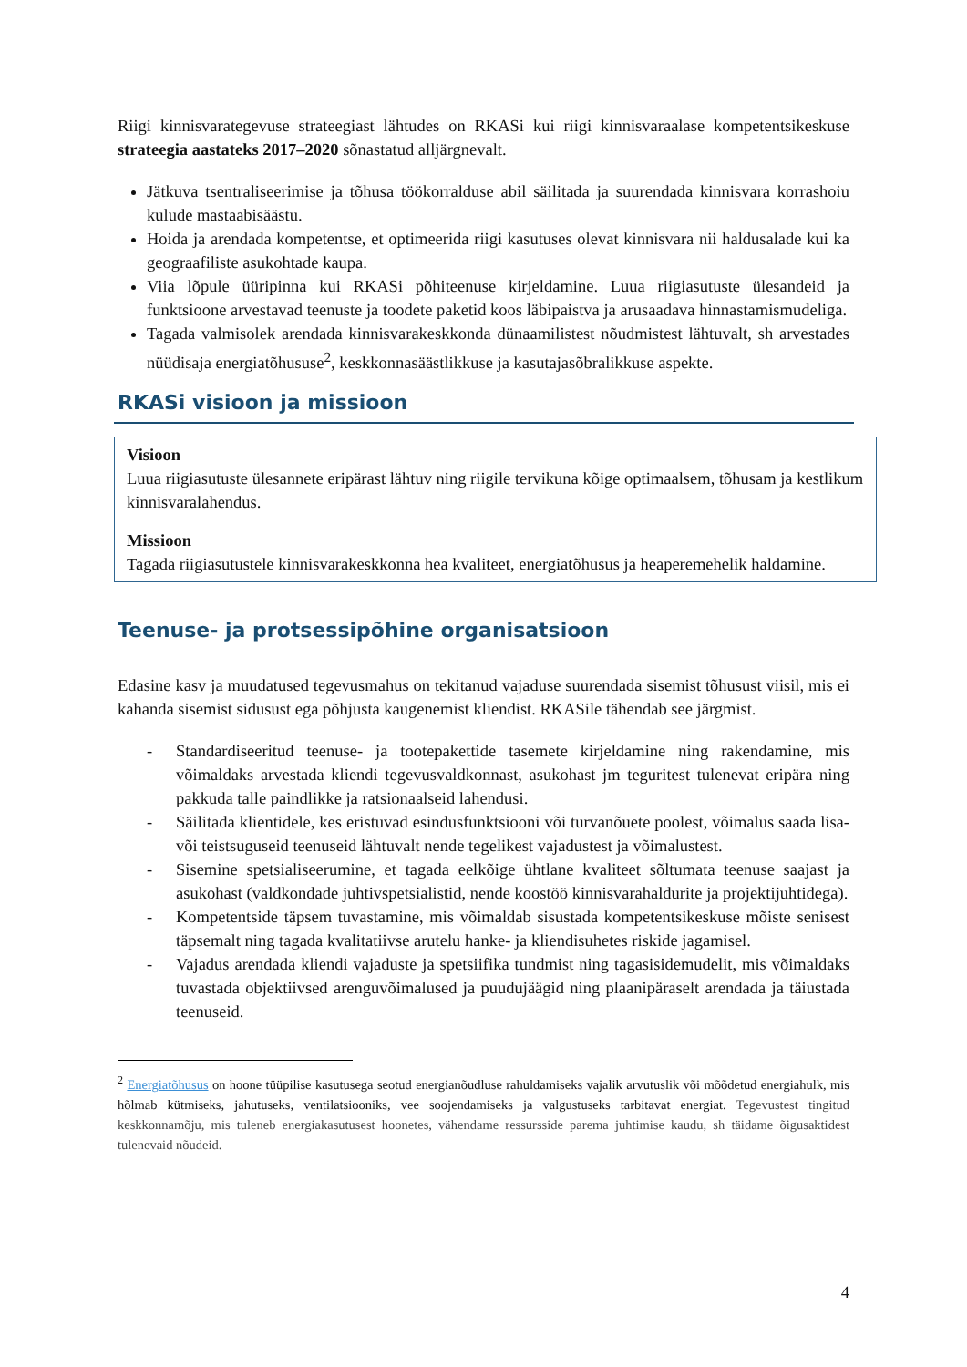Riigi kinnisvarategevuse strateegiast lähtudes on RKASi kui riigi kinnisvaraalase kompetentsikeskuse strateegia aastateks 2017–2020 sõnastatud alljärgnevalt.
Jätkuva tsentraliseerimise ja tõhusa töökorralduse abil säilitada ja suurendada kinnisvara korrashoiu kulude mastaabisäästu.
Hoida ja arendada kompetentse, et optimeerida riigi kasutuses olevat kinnisvara nii haldusalade kui ka geograafiliste asukohtade kaupa.
Viia lõpule üüripinna kui RKASi põhiteenuse kirjeldamine. Luua riigiasutuste ülesandeid ja funktsioone arvestavad teenuste ja toodete paketid koos läbipaistva ja arusaadava hinnastamismudeliga.
Tagada valmisolek arendada kinnisvarakeskkonda dünaamilistest nõudmistest lähtuvalt, sh arvestades nüüdisaja energiatõhususe<sup>2</sup>, keskkonnasäästlikkuse ja kasutajasõbralikkuse aspekte.
RKASi visioon ja missioon
Visioon
Luua riigiasutuste ülesannete eripärast lähtuv ning riigile tervikuna kõige optimaalsem, tõhusam ja kestlikum kinnisvaralahendus.
Missioon
Tagada riigiasutustele kinnisvarakeskkonna hea kvaliteet, energiatõhusus ja heaperemehelik haldamine.
Teenuse- ja protsessipõhine organisatsioon
Edasine kasv ja muudatused tegevusmahus on tekitanud vajaduse suurendada sisemist tõhusust viisil, mis ei kahanda sisemist sidusust ega põhjusta kaugenemist kliendist. RKASile tähendab see järgmist.
- Standardiseeritud teenuse- ja tootepakettide tasemete kirjeldamine ning rakendamine, mis võimaldaks arvestada kliendi tegevusvaldkonnast, asukohast jm teguritest tulenevat eripära ning pakkuda talle paindlikke ja ratsionaalseid lahendusi.
- Säilitada klientidele, kes eristuvad esindusfunktsiooni või turvanõuete poolest, võimalus saada lisa- või teistsuguseid teenuseid lähtuvalt nende tegelikest vajadustest ja võimalustest.
- Sisemine spetsialiseerumine, et tagada eelkõige ühtlane kvaliteet sõltumata teenuse saajast ja asukohast (valdkondade juhtivspetsialistid, nende koostöö kinnisvarahaldurite ja projektijuhtidega).
- Kompetentside täpsem tuvastamine, mis võimaldab sisustada kompetentsikeskuse mõiste senisest täpsemalt ning tagada kvalitatiivse arutelu hanke- ja kliendisuhetes riskide jagamisel.
- Vajadus arendada kliendi vajaduste ja spetsiifika tundmist ning tagasisidemudelit, mis võimaldaks tuvastada objektiivsed arenguvõimalused ja puudujäägid ning plaanipäraselt arendada ja täiustada teenuseid.
<sup>2</sup> Energiatõhusus on hoone tüüpilise kasutusega seotud energianõudluse rahuldamiseks vajalik arvutuslik või mõõdetud energiahulk, mis hõlmab kütmiseks, jahutuseks, ventilatsiooniks, vee soojendamiseks ja valgustuseks tarbitavat energiat. Tegevustest tingitud keskkonnamõju, mis tuleneb energiakasutusest hoonetes, vähendame ressursside parema juhtimise kaudu, sh täidame õigusaktidest tulenevaid nõudeid.
4